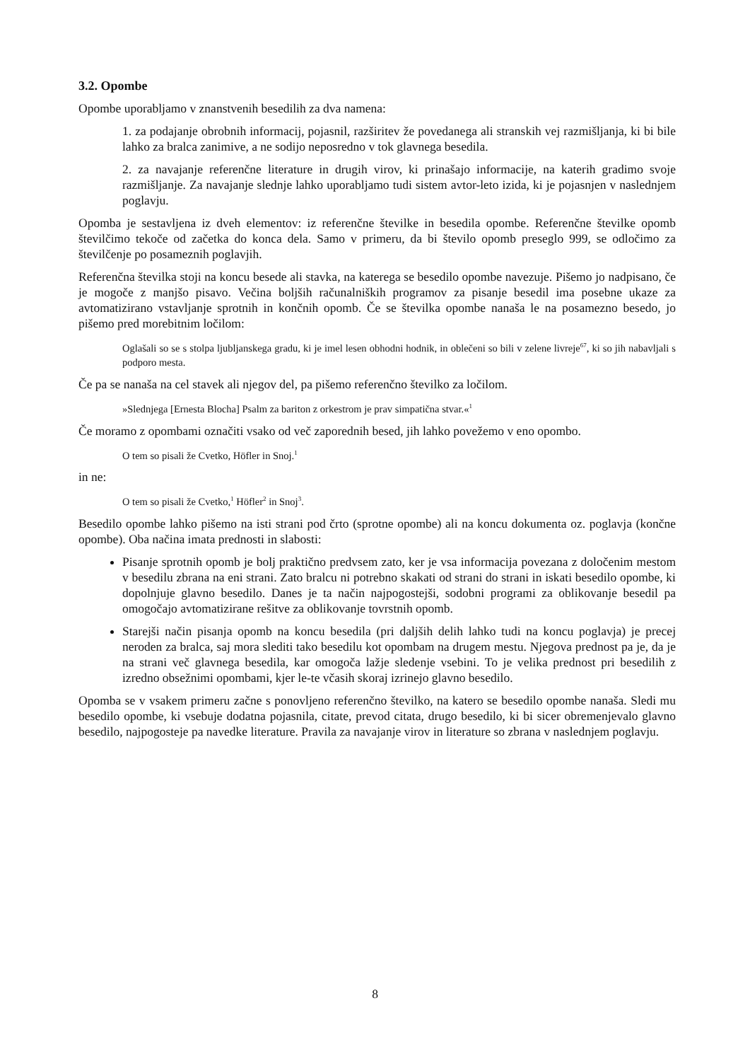3.2. Opombe
Opombe uporabljamo v znanstvenih besedilih za dva namena:
1. za podajanje obrobnih informacij, pojasnil, razširitev že povedanega ali stranskih vej razmišljanja, ki bi bile lahko za bralca zanimive, a ne sodijo neposredno v tok glavnega besedila.
2. za navajanje referenčne literature in drugih virov, ki prinašajo informacije, na katerih gradimo svoje razmišljanje. Za navajanje slednje lahko uporabljamo tudi sistem avtor-leto izida, ki je pojasnjen v naslednjem poglavju.
Opomba je sestavljena iz dveh elementov: iz referenčne številke in besedila opombe. Referenčne številke opomb številčimo tekoče od začetka do konca dela. Samo v primeru, da bi število opomb preseglo 999, se odločimo za številčenje po posameznih poglavjih.
Referenčna številka stoji na koncu besede ali stavka, na katerega se besedilo opombe navezuje. Pišemo jo nadpisano, če je mogoče z manjšo pisavo. Večina boljših računalniških programov za pisanje besedil ima posebne ukaze za avtomatizirano vstavljanje sprotnih in končnih opomb. Če se številka opombe nanaša le na posamezno besedo, jo pišemo pred morebitnim ločilom:
Oglašali so se s stolpa ljubljanskega gradu, ki je imel lesen obhodni hodnik, in oblečeni so bili v zelene livreje<sup>67</sup>, ki so jih nabavljali s podporo mesta.
Če pa se nanaša na cel stavek ali njegov del, pa pišemo referenčno številko za ločilom.
»Slednjega [Ernesta Blocha] Psalm za bariton z orkestrom je prav simpatična stvar.«<sup>1</sup>
Če moramo z opombami označiti vsako od več zaporednih besed, jih lahko povežemo v eno opombo.
O tem so pisali že Cvetko, Höfler in Snoj.<sup>1</sup>
in ne:
O tem so pisali že Cvetko,<sup>1</sup> Höfler<sup>2</sup> in Snoj<sup>3</sup>.
Besedilo opombe lahko pišemo na isti strani pod črto (sprotne opombe) ali na koncu dokumenta oz. poglavja (končne opombe). Oba načina imata prednosti in slabosti:
Pisanje sprotnih opomb je bolj praktično predvsem zato, ker je vsa informacija povezana z določenim mestom v besedilu zbrana na eni strani. Zato bralcu ni potrebno skakati od strani do strani in iskati besedilo opombe, ki dopolnjuje glavno besedilo. Danes je ta način najpogostejši, sodobni programi za oblikovanje besedil pa omogočajo avtomatizirane rešitve za oblikovanje tovrstnih opomb.
Starejši način pisanja opomb na koncu besedila (pri daljših delih lahko tudi na koncu poglavja) je precej neroden za bralca, saj mora slediti tako besedilu kot opombam na drugem mestu. Njegova prednost pa je, da je na strani več glavnega besedila, kar omogoča lažje sledenje vsebini. To je velika prednost pri besedilih z izredno obsežnimi opombami, kjer le-te včasih skoraj izrinejo glavno besedilo.
Opomba se v vsakem primeru začne s ponovljeno referenčno številko, na katero se besedilo opombe nanaša. Sledi mu besedilo opombe, ki vsebuje dodatna pojasnila, citate, prevod citata, drugo besedilo, ki bi sicer obremenjevalo glavno besedilo, najpogosteje pa navedke literature. Pravila za navajanje virov in literature so zbrana v naslednjem poglavju.
8